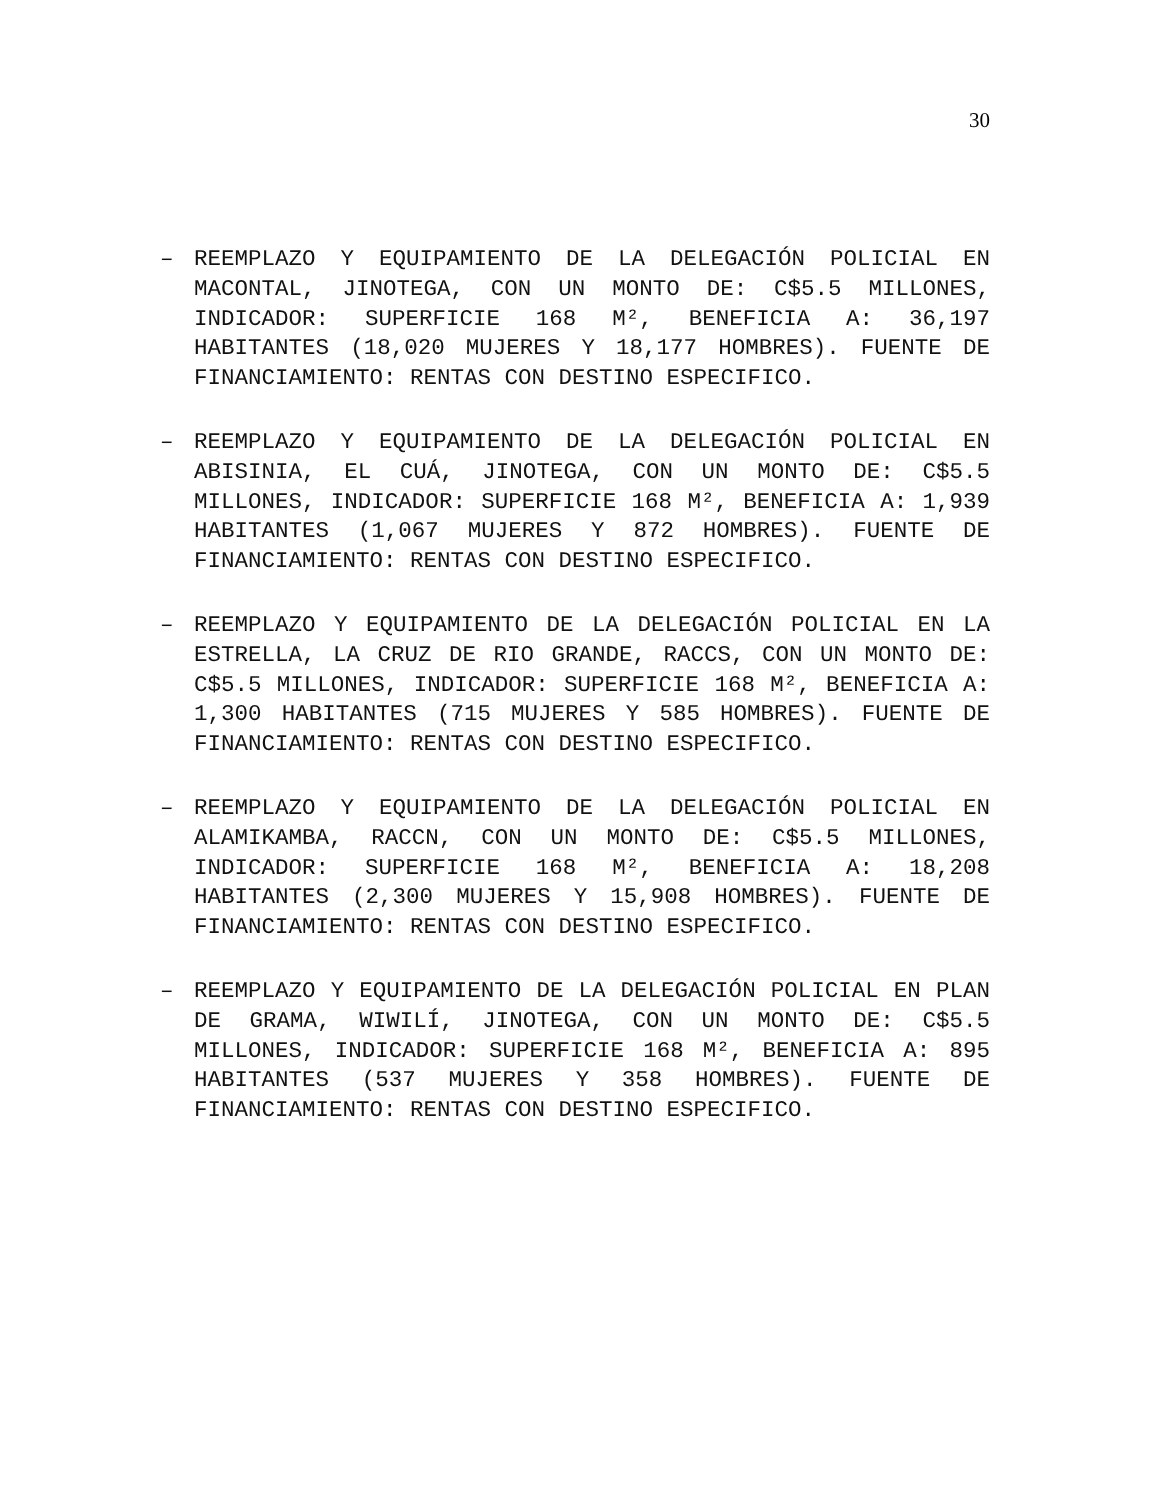30
– REEMPLAZO Y EQUIPAMIENTO DE LA DELEGACIÓN POLICIAL EN MACONTAL, JINOTEGA, CON UN MONTO DE: C$5.5 MILLONES, INDICADOR: SUPERFICIE 168 M², BENEFICIA A: 36,197 HABITANTES (18,020 MUJERES Y 18,177 HOMBRES). FUENTE DE FINANCIAMIENTO: RENTAS CON DESTINO ESPECIFICO.
– REEMPLAZO Y EQUIPAMIENTO DE LA DELEGACIÓN POLICIAL EN ABISINIA, EL CUÁ, JINOTEGA, CON UN MONTO DE: C$5.5 MILLONES, INDICADOR: SUPERFICIE 168 M², BENEFICIA A: 1,939 HABITANTES (1,067 MUJERES Y 872 HOMBRES). FUENTE DE FINANCIAMIENTO: RENTAS CON DESTINO ESPECIFICO.
– REEMPLAZO Y EQUIPAMIENTO DE LA DELEGACIÓN POLICIAL EN LA ESTRELLA, LA CRUZ DE RIO GRANDE, RACCS, CON UN MONTO DE: C$5.5 MILLONES, INDICADOR: SUPERFICIE 168 M², BENEFICIA A: 1,300 HABITANTES (715 MUJERES Y 585 HOMBRES). FUENTE DE FINANCIAMIENTO: RENTAS CON DESTINO ESPECIFICO.
– REEMPLAZO Y EQUIPAMIENTO DE LA DELEGACIÓN POLICIAL EN ALAMIKAMBA, RACCN, CON UN MONTO DE: C$5.5 MILLONES, INDICADOR: SUPERFICIE 168 M², BENEFICIA A: 18,208 HABITANTES (2,300 MUJERES Y 15,908 HOMBRES). FUENTE DE FINANCIAMIENTO: RENTAS CON DESTINO ESPECIFICO.
– REEMPLAZO Y EQUIPAMIENTO DE LA DELEGACIÓN POLICIAL EN PLAN DE GRAMA, WIWILÍ, JINOTEGA, CON UN MONTO DE: C$5.5 MILLONES, INDICADOR: SUPERFICIE 168 M², BENEFICIA A: 895 HABITANTES (537 MUJERES Y 358 HOMBRES). FUENTE DE FINANCIAMIENTO: RENTAS CON DESTINO ESPECIFICO.